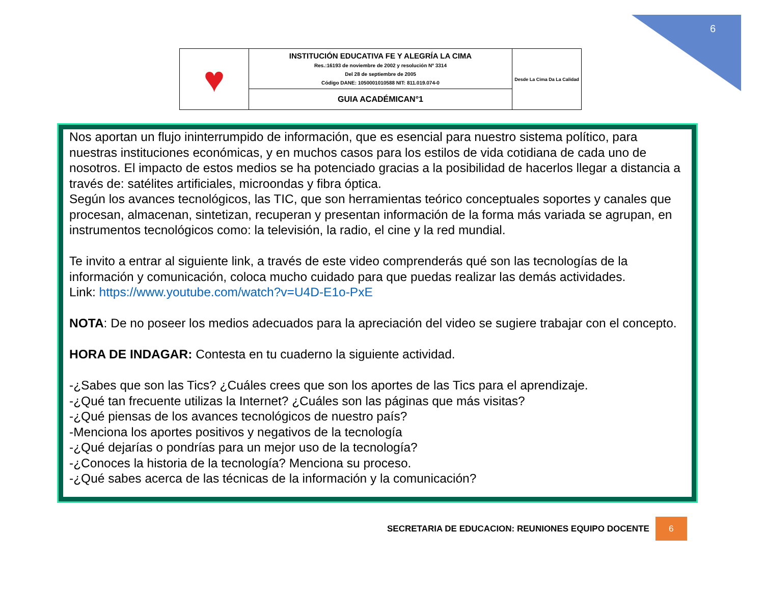6
| ♥ | INSTITUCIÓN EDUCATIVA FE Y ALEGRÍA LA CIMA Res.:16193 de noviembre de 2002 y resolución Nº 3314 Del 28 de septiembre de 2005 Código DANE: 1050001010588 NIT: 811.019.074-0 | Desde La Cima Da La Calidad |
| | GUIA ACADÉMICAN°1 | |
Nos aportan un flujo ininterrumpido de información, que es esencial para nuestro sistema político, para nuestras instituciones económicas, y en muchos casos para los estilos de vida cotidiana de cada uno de nosotros. El impacto de estos medios se ha potenciado gracias a la posibilidad de hacerlos llegar a distancia a través de: satélites artificiales, microondas y fibra óptica.
Según los avances tecnológicos, las TIC, que son herramientas teórico conceptuales soportes y canales que procesan, almacenan, sintetizan, recuperan y presentan información de la forma más variada se agrupan, en instrumentos tecnológicos como: la televisión, la radio, el cine y la red mundial.
Te invito a entrar al siguiente link, a través de este video comprenderás qué son las tecnologías de la información y comunicación, coloca mucho cuidado para que puedas realizar las demás actividades.
Link: https://www.youtube.com/watch?v=U4D-E1o-PxE
NOTA: De no poseer los medios adecuados para la apreciación del video se sugiere trabajar con el concepto.
HORA DE INDAGAR: Contesta en tu cuaderno la siguiente actividad.
-¿Sabes que son las Tics? ¿Cuáles crees que son los aportes de las Tics para el aprendizaje.
-¿Qué tan frecuente utilizas la Internet? ¿Cuáles son las páginas que más visitas?
-¿Qué piensas de los avances tecnológicos de nuestro país?
-Menciona los aportes positivos y negativos de la tecnología
-¿Qué dejarías o pondrías para un mejor uso de la tecnología?
-¿Conoces la historia de la tecnología? Menciona su proceso.
-¿Qué sabes acerca de las técnicas de la información y la comunicación?
SECRETARIA DE EDUCACION: REUNIONES EQUIPO DOCENTE 6